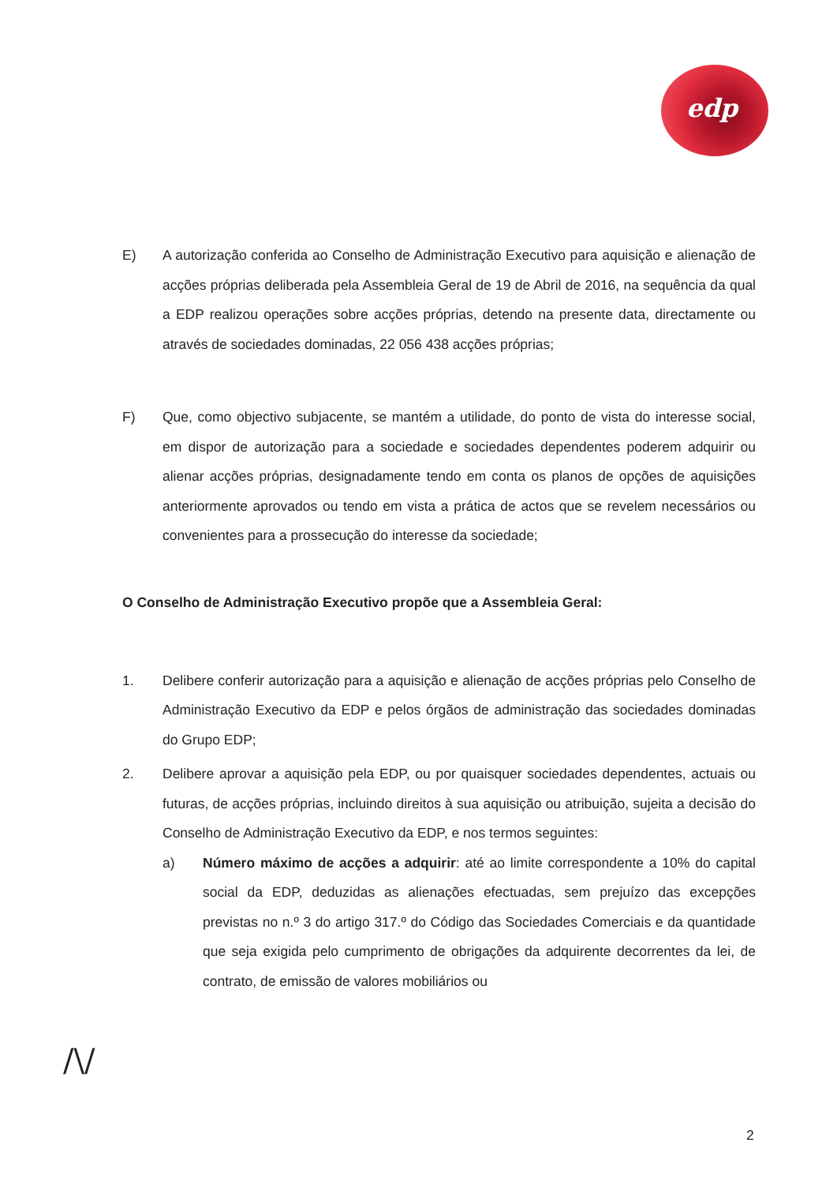edp
E) A autorização conferida ao Conselho de Administração Executivo para aquisição e alienação de acções próprias deliberada pela Assembleia Geral de 19 de Abril de 2016, na sequência da qual a EDP realizou operações sobre acções próprias, detendo na presente data, directamente ou através de sociedades dominadas, 22 056 438 acções próprias;
F) Que, como objectivo subjacente, se mantém a utilidade, do ponto de vista do interesse social, em dispor de autorização para a sociedade e sociedades dependentes poderem adquirir ou alienar acções próprias, designadamente tendo em conta os planos de opções de aquisições anteriormente aprovados ou tendo em vista a prática de actos que se revelem necessários ou convenientes para a prossecução do interesse da sociedade;
O Conselho de Administração Executivo propõe que a Assembleia Geral:
1. Delibere conferir autorização para a aquisição e alienação de acções próprias pelo Conselho de Administração Executivo da EDP e pelos órgãos de administração das sociedades dominadas do Grupo EDP;
2. Delibere aprovar a aquisição pela EDP, ou por quaisquer sociedades dependentes, actuais ou futuras, de acções próprias, incluindo direitos à sua aquisição ou atribuição, sujeita a decisão do Conselho de Administração Executivo da EDP, e nos termos seguintes:
a) Número máximo de acções a adquirir: até ao limite correspondente a 10% do capital social da EDP, deduzidas as alienações efectuadas, sem prejuízo das excepções previstas no n.º 3 do artigo 317.º do Código das Sociedades Comerciais e da quantidade que seja exigida pelo cumprimento de obrigações da adquirente decorrentes da lei, de contrato, de emissão de valores mobiliários ou
/\/
2